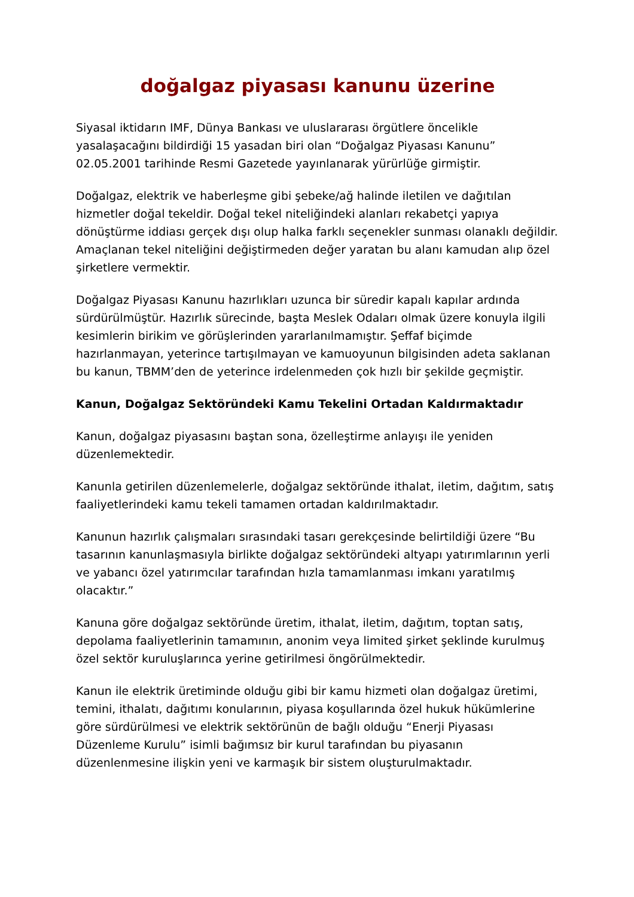doğalgaz piyasası kanunu üzerine
Siyasal iktidarın IMF, Dünya Bankası ve uluslararası örgütlere öncelikle yasalaşacağını bildirdiği 15 yasadan biri olan “Doğalgaz Piyasası Kanunu” 02.05.2001 tarihinde Resmi Gazetede yayınlanarak yürürlüğe girmiştir.
Doğalgaz, elektrik ve haberleşme gibi şebeke/ağ halinde iletilen ve dağıtılan hizmetler doğal tekeldir. Doğal tekel niteliğindeki alanları rekabetçi yapıya dönüştürme iddiası gerçek dışı olup halka farklı seçenekler sunması olanaklı değildir. Amaçlanan tekel niteliğini değiştirmeden değer yaratan bu alanı kamudan alıp özel şirketlere vermektir.
Doğalgaz Piyasası Kanunu hazırlıkları uzunca bir süredir kapalı kapılar ardında sürdürülmüştür. Hazırlık sürecinde, başta Meslek Odaları olmak üzere konuyla ilgili kesimlerin birikim ve görüşlerinden yararlanılmamıştır. Şeffaf biçimde hazırlanmayan, yeterince tartışılmayan ve kamuoyunun bilgisinden adeta saklanan bu kanun, TBMM’den de yeterince irdelenmeden çok hızlı bir şekilde geçmiştir.
Kanun, Doğalgaz Sektöründeki Kamu Tekelini Ortadan Kaldırmaktadır
Kanun, doğalgaz piyasasını baştan sona, özelleştirme anlayışı ile yeniden düzenlemektedir.
Kanunla getirilen düzenlemelerle, doğalgaz sektöründe ithalat, iletim, dağıtım, satış faaliyetlerindeki kamu tekeli tamamen ortadan kaldırılmaktadır.
Kanunun hazırlık çalışmaları sırasındaki tasarı gerekçesinde belirtildiği üzere “Bu tasarının kanunlaşmasıyla birlikte doğalgaz sektöründeki altyapı yatırımlarının yerli ve yabancı özel yatırımcılar tarafından hızla tamamlanması imkanı yaratılmış olacaktır.”
Kanuna göre doğalgaz sektöründe üretim, ithalat, iletim, dağıtım, toptan satış, depolama faaliyetlerinin tamamının, anonim veya limited şirket şeklinde kurulmuş özel sektör kuruluşlarınca yerine getirilmesi öngörülmektedir.
Kanun ile elektrik üretiminde olduğu gibi bir kamu hizmeti olan doğalgaz üretimi, temini, ithalatı, dağıtımı konularının, piyasa koşullarında özel hukuk hükümlerine göre sürdürülmesi ve elektrik sektörünün de bağlı olduğu “Enerji Piyasası Düzenleme Kurulu” isimli bağımsız bir kurul tarafından bu piyasanın düzenlenmesine ilişkin yeni ve karmaşık bir sistem oluşturulmaktadır.